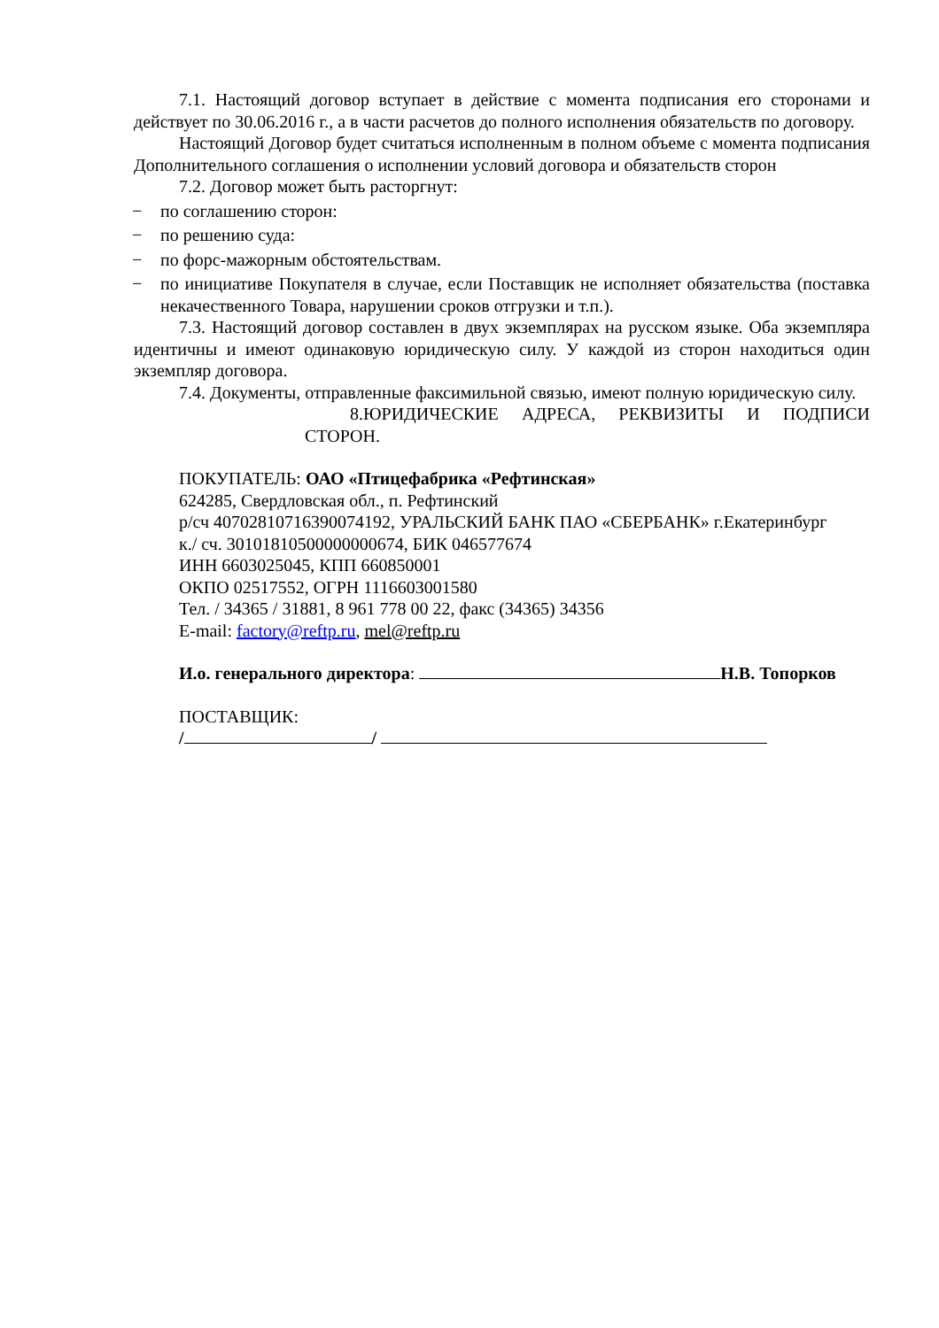7.1. Настоящий договор вступает в действие с момента подписания его сторонами и действует по 30.06.2016 г., а в части расчетов до полного исполнения обязательств по договору.
Настоящий Договор будет считаться исполненным в полном объеме с момента подписания Дополнительного соглашения о исполнении условий договора и обязательств сторон
7.2. Договор может быть расторгнут:
− по соглашению сторон:
− по решению суда:
− по форс-мажорным обстоятельствам.
− по инициативе Покупателя в случае, если Поставщик не исполняет обязательства (поставка некачественного Товара, нарушении сроков отгрузки и т.п.).
7.3. Настоящий договор составлен в двух экземплярах на русском языке. Оба экземпляра идентичны и имеют одинаковую юридическую силу. У каждой из сторон находиться один экземпляр договора.
7.4. Документы, отправленные факсимильной связью, имеют полную юридическую силу.
8.ЮРИДИЧЕСКИЕ АДРЕСА, РЕКВИЗИТЫ И ПОДПИСИ СТОРОН.
ПОКУПАТЕЛЬ: ОАО «Птицефабрика «Рефтинская»
624285, Свердловская обл., п. Рефтинский
р/сч 40702810716390074192, УРАЛЬСКИЙ БАНК ПАО «СБЕРБАНК» г.Екатеринбург
к./ сч. 30101810500000000674, БИК 046577674
ИНН 6603025045, КПП 660850001
ОКПО 02517552, ОГРН 1116603001580
Тел. / 34365 / 31881, 8 961 778 00 22, факс (34365) 34356
E-mail: factory@reftp.ru, mel@reftp.ru
И.о. генерального директора: Н.В. Топорков
ПОСТАВЩИК:
/ /